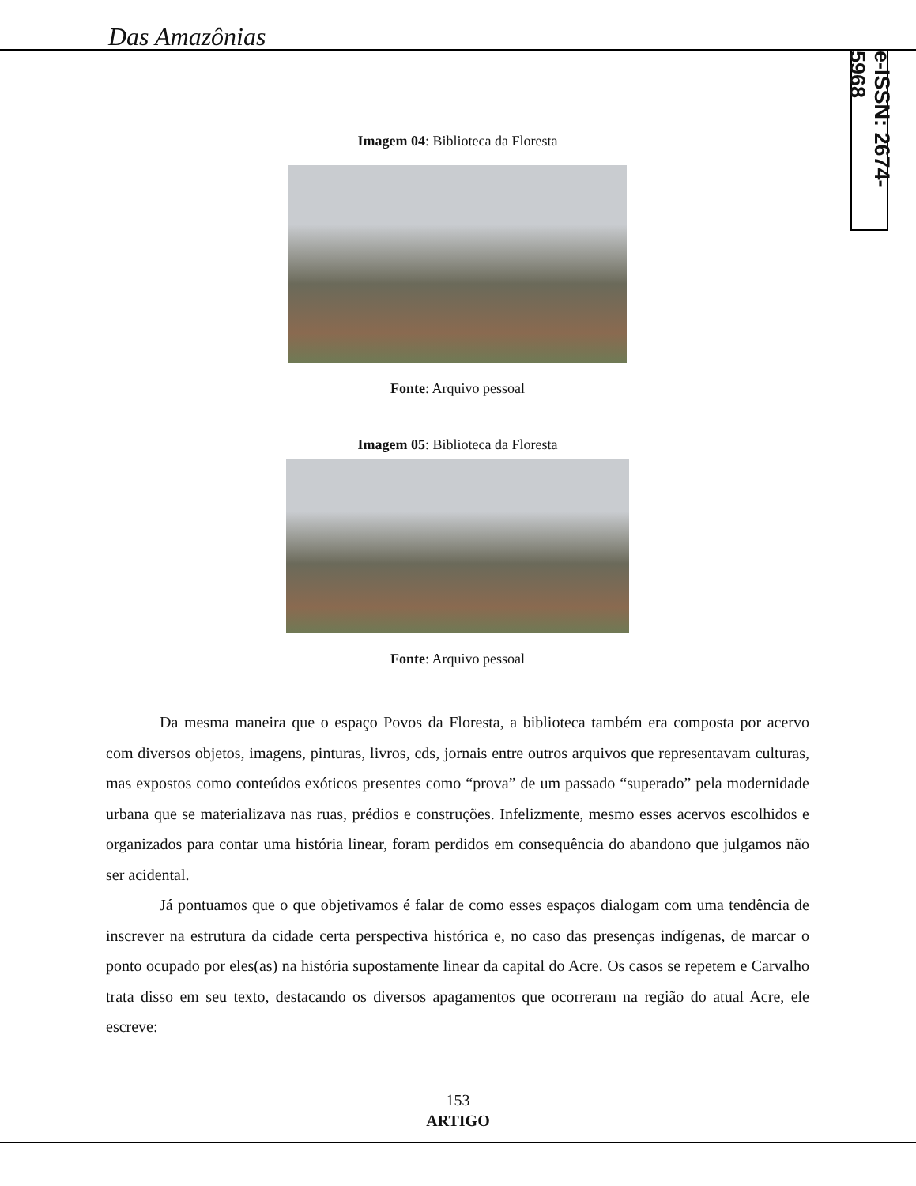Das Amazônias
e-ISSN: 2674-5968
Imagem 04: Biblioteca da Floresta
Fonte: Arquivo pessoal
Imagem 05: Biblioteca da Floresta
Fonte: Arquivo pessoal
Da mesma maneira que o espaço Povos da Floresta, a biblioteca também era composta por acervo com diversos objetos, imagens, pinturas, livros, cds, jornais entre outros arquivos que representavam culturas, mas expostos como conteúdos exóticos presentes como “prova” de um passado “superado” pela modernidade urbana que se materializava nas ruas, prédios e construções. Infelizmente, mesmo esses acervos escolhidos e organizados para contar uma história linear, foram perdidos em consequência do abandono que julgamos não ser acidental.
Já pontuamos que o que objetivamos é falar de como esses espaços dialogam com uma tendência de inscrever na estrutura da cidade certa perspectiva histórica e, no caso das presenças indígenas, de marcar o ponto ocupado por eles(as) na história supostamente linear da capital do Acre. Os casos se repetem e Carvalho trata disso em seu texto, destacando os diversos apagamentos que ocorreram na região do atual Acre, ele escreve:
153
ARTIGO